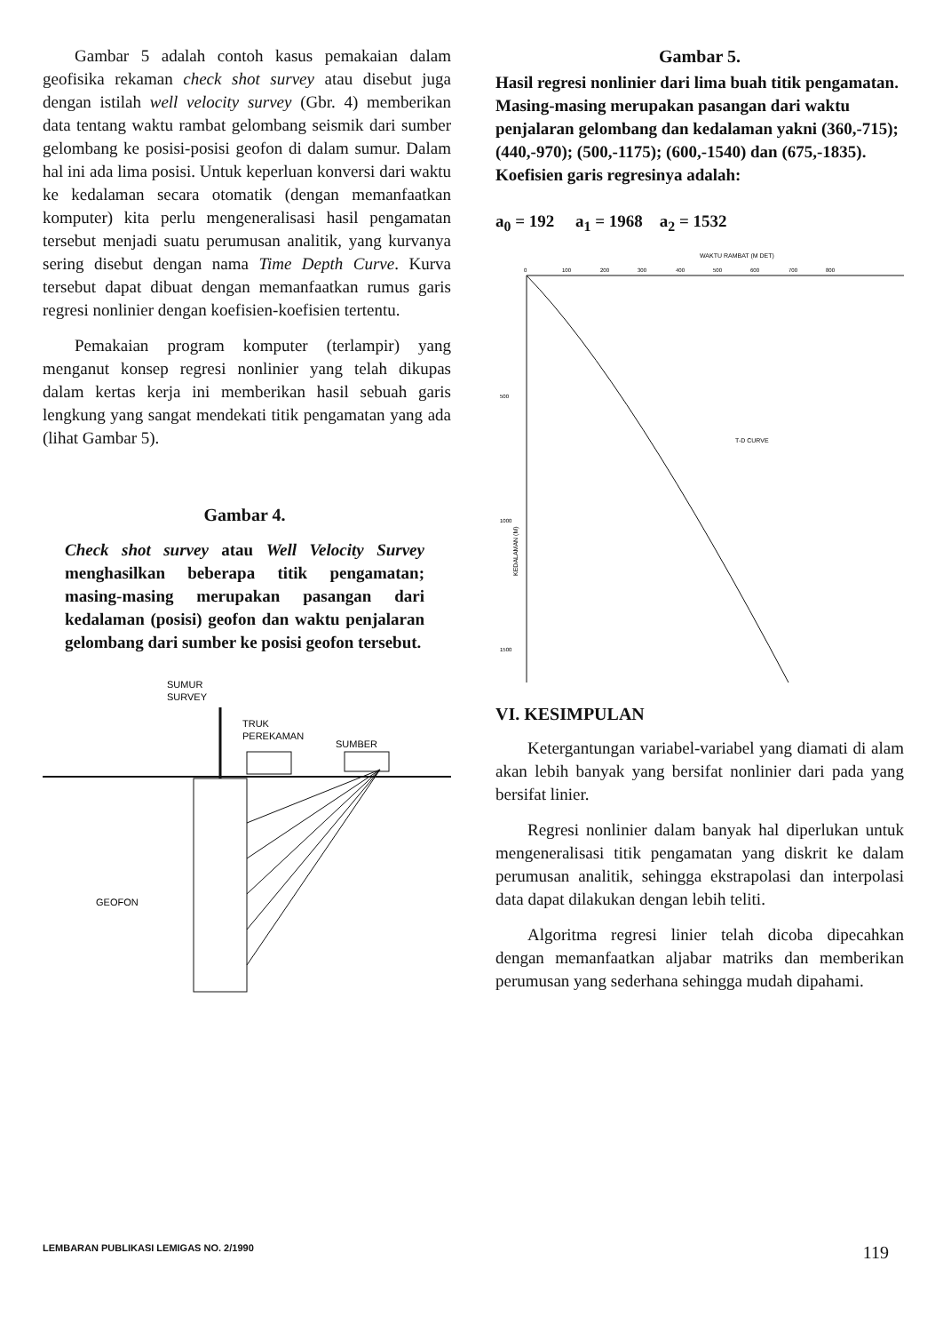Gambar 5 adalah contoh kasus pemakaian dalam geofisika rekaman check shot survey atau disebut juga dengan istilah well velocity survey (Gbr. 4) memberikan data tentang waktu rambat gelombang seismik dari sumber gelombang ke posisi-posisi geofon di dalam sumur. Dalam hal ini ada lima posisi. Untuk keperluan konversi dari waktu ke kedalaman secara otomatik (dengan memanfaatkan komputer) kita perlu mengeneralisasi hasil pengamatan tersebut menjadi suatu perumusan analitik, yang kurvanya sering disebut dengan nama Time Depth Curve. Kurva tersebut dapat dibuat dengan memanfaatkan rumus garis regresi nonlinier dengan koefisien-koefisien tertentu.
Pemakaian program komputer (terlampir) yang menganut konsep regresi nonlinier yang telah dikupas dalam kertas kerja ini memberikan hasil sebuah garis lengkung yang sangat mendekati titik pengamatan yang ada (lihat Gambar 5).
Gambar 4.
Check shot survey atau Well Velocity Survey menghasilkan beberapa titik pengamatan; masing-masing merupakan pasangan dari kedalaman (posisi) geofon dan waktu penjalaran gelombang dari sumber ke posisi geofon tersebut.
SUMUR
SURVEY
TRUK
PEREKAMAN
SUMBER
GEOFON
Gambar 5.
Hasil regresi nonlinier dari lima buah titik pengamatan. Masing-masing merupakan pasangan dari waktu penjalaran gelombang dan kedalaman yakni (360,-715); (440,-970); (500,-1175); (600,-1540) dan (675,-1835). Koefisien garis regresinya adalah:
a<sub>0</sub> = 192 a<sub>1</sub> = 1968 a<sub>2</sub> = 1532
WAKTU RAMBAT (M DET)
0
100
200
300
400
500
600
700
800
500
1000
1500
KEDALAMAN (M)
T-D CURVE
VI. KESIMPULAN
Ketergantungan variabel-variabel yang diamati di alam akan lebih banyak yang bersifat nonlinier dari pada yang bersifat linier.
Regresi nonlinier dalam banyak hal diperlukan untuk mengeneralisasi titik pengamatan yang diskrit ke dalam perumusan analitik, sehingga ekstrapolasi dan interpolasi data dapat dilakukan dengan lebih teliti.
Algoritma regresi linier telah dicoba dipecahkan dengan memanfaatkan aljabar matriks dan memberikan perumusan yang sederhana sehingga mudah dipahami.
LEMBARAN PUBLIKASI LEMIGAS NO. 2/1990 119